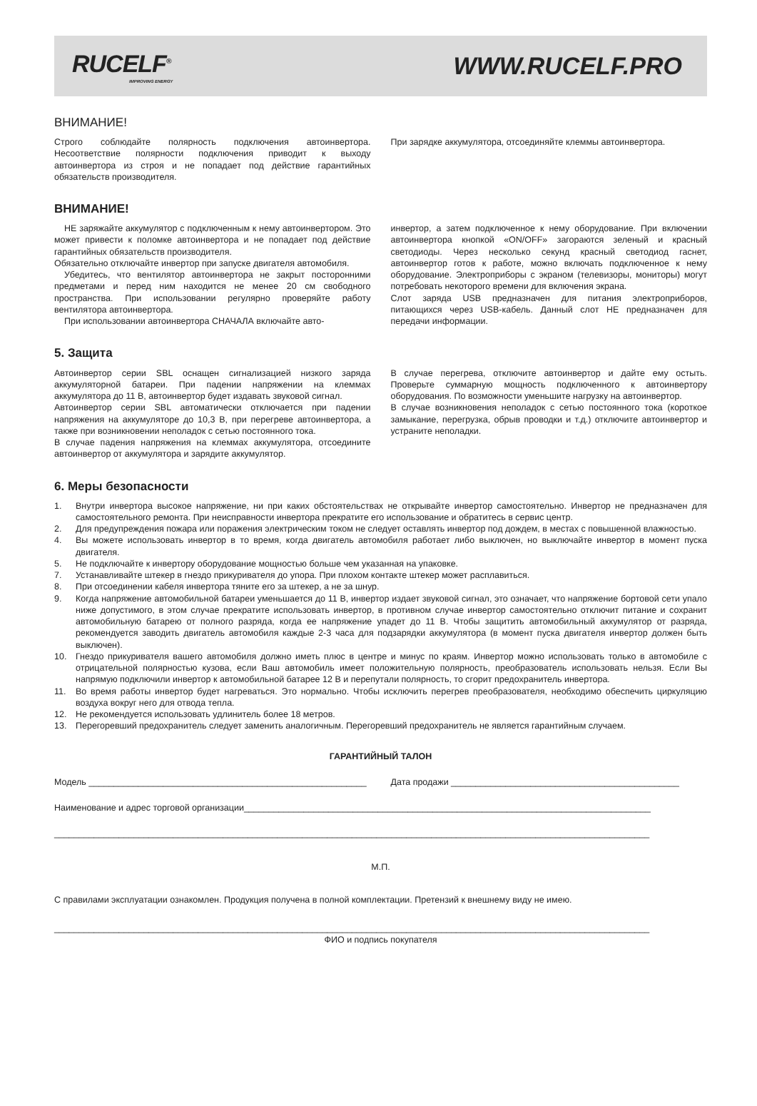RUCELF<sup>®</sup>
IMPROVING ENERGY
WWW.RUCELF.PRO
ВНИМАНИЕ!
Строго соблюдайте полярность подключения автоинвертора. Несоответствие полярности подключения приводит к выходу автоинвертора из строя и не попадает под действие гарантийных обязательств производителя.
При зарядке аккумулятора, отсоединяйте клеммы автоинвертора.
ВНИМАНИЕ!
НЕ заряжайте аккумулятор с подключенным к нему автоинвертором. Это может привести к поломке автоинвертора и не попадает под действие гарантийных обязательств производителя.
Обязательно отключайте инвертор при запуске двигателя автомобиля.
Убедитесь, что вентилятор автоинвертора не закрыт посторонними предметами и перед ним находится не менее 20 см свободного пространства. При использовании регулярно проверяйте работу вентилятора автоинвертора.
При использовании автоинвертора СНАЧАЛА включайте авто-
инвертор, а затем подключенное к нему оборудование. При включении автоинвертора кнопкой «ON/OFF» загораются зеленый и красный светодиоды. Через несколько секунд красный светодиод гаснет, автоинвертор готов к работе, можно включать подключенное к нему оборудование. Электроприборы с экраном (телевизоры, мониторы) могут потребовать некоторого времени для включения экрана.
Слот заряда USB предназначен для питания электроприборов, питающихся через USB-кабель. Данный слот НЕ предназначен для передачи информации.
5. Защита
Автоинвертор серии SBL оснащен сигнализацией низкого заряда аккумуляторной батареи. При падении напряжении на клеммах аккумулятора до 11 В, автоинвертор будет издавать звуковой сигнал.
Автоинвертор серии SBL автоматически отключается при падении напряжения на аккумуляторе до 10,3 В, при перегреве автоинвертора, а также при возникновении неполадок с сетью постоянного тока.
В случае падения напряжения на клеммах аккумулятора, отсоедините автоинвертор от аккумулятора и зарядите аккумулятор.
В случае перегрева, отключите автоинвертор и дайте ему остыть. Проверьте суммарную мощность подключенного к автоинвертору оборудования. По возможности уменьшите нагрузку на автоинвертор.
В случае возникновения неполадок с сетью постоянного тока (короткое замыкание, перегрузка, обрыв проводки и т.д.) отключите автоинвертор и устраните неполадки.
6. Меры безопасности
1. Внутри инвертора высокое напряжение, ни при каких обстоятельствах не открывайте инвертор самостоятельно. Инвертор не предназначен для самостоятельного ремонта. При неисправности инвертора прекратите его использование и обратитесь в сервис центр.
2. Для предупреждения пожара или поражения электрическим током не следует оставлять инвертор под дождем, в местах с повышенной влажностью.
4. Вы можете использовать инвертор в то время, когда двигатель автомобиля работает либо выключен, но выключайте инвертор в момент пуска двигателя.
5. Не подключайте к инвертору оборудование мощностью больше чем указанная на упаковке.
7. Устанавливайте штекер в гнездо прикуривателя до упора. При плохом контакте штекер может расплавиться.
8. При отсоединении кабеля инвертора тяните его за штекер, а не за шнур.
9. Когда напряжение автомобильной батареи уменьшается до 11 В, инвертор издает звуковой сигнал, это означает, что напряжение бортовой сети упало ниже допустимого, в этом случае прекратите использовать инвертор, в противном случае инвертор самостоятельно отключит питание и сохранит автомобильную батарею от полного разряда, когда ее напряжение упадет до 11 В. Чтобы защитить автомобильный аккумулятор от разряда, рекомендуется заводить двигатель автомобиля каждые 2-3 часа для подзарядки аккумулятора (в момент пуска двигателя инвертор должен быть выключен).
10. Гнездо прикуривателя вашего автомобиля должно иметь плюс в центре и минус по краям. Инвертор можно использовать только в автомобиле с отрицательной полярностью кузова, если Ваш автомобиль имеет положительную полярность, преобразователь использовать нельзя. Если Вы напрямую подключили инвертор к автомобильной батарее 12 В и перепутали полярность, то сгорит предохранитель инвертора.
11. Во время работы инвертор будет нагреваться. Это нормально. Чтобы исключить перегрев преобразователя, необходимо обеспечить циркуляцию воздуха вокруг него для отвода тепла.
12. Не рекомендуется использовать удлинитель более 18 метров.
13. Перегоревший предохранитель следует заменить аналогичным. Перегоревший предохранитель не является гарантийным случаем.
ГАРАНТИЙНЫЙ ТАЛОН
Модель ________________________________________________________
Дата продажи ______________________________________________
Наименование и адрес торговой организации__________________________________________________________________________________
________________________________________________________________________________________________________________________
М.П.
С правилами эксплуатации ознакомлен. Продукция получена в полной комплектации. Претензий к внешнему виду не имею.
________________________________________________________________________________________________________________________
ФИО и подпись покупателя